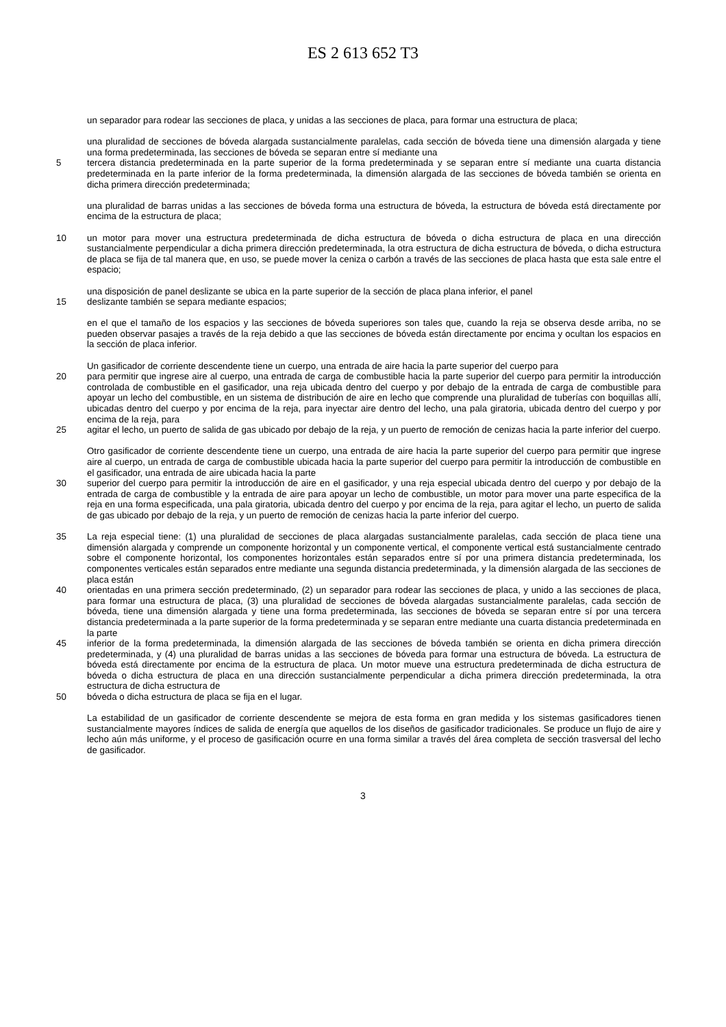ES 2 613 652 T3
un separador para rodear las secciones de placa, y unidas a las secciones de placa, para formar una estructura de placa;
una pluralidad de secciones de bóveda alargada sustancialmente paralelas, cada sección de bóveda tiene una dimensión alargada y tiene una forma predeterminada, las secciones de bóveda se separan entre sí mediante una
5 tercera distancia predeterminada en la parte superior de la forma predeterminada y se separan entre sí mediante una cuarta distancia predeterminada en la parte inferior de la forma predeterminada, la dimensión alargada de las secciones de bóveda también se orienta en dicha primera dirección predeterminada;
una pluralidad de barras unidas a las secciones de bóveda forma una estructura de bóveda, la estructura de bóveda está directamente por encima de la estructura de placa;
10 un motor para mover una estructura predeterminada de dicha estructura de bóveda o dicha estructura de placa en una dirección sustancialmente perpendicular a dicha primera dirección predeterminada, la otra estructura de dicha estructura de bóveda, o dicha estructura de placa se fija de tal manera que, en uso, se puede mover la ceniza o carbón a través de las secciones de placa hasta que esta sale entre el espacio;
una disposición de panel deslizante se ubica en la parte superior de la sección de placa plana inferior, el panel
15 deslizante también se separa mediante espacios;
en el que el tamaño de los espacios y las secciones de bóveda superiores son tales que, cuando la reja se observa desde arriba, no se pueden observar pasajes a través de la reja debido a que las secciones de bóveda están directamente por encima y ocultan los espacios en la sección de placa inferior.
Un gasificador de corriente descendente tiene un cuerpo, una entrada de aire hacia la parte superior del cuerpo para
20 para permitir que ingrese aire al cuerpo, una entrada de carga de combustible hacia la parte superior del cuerpo para permitir la introducción controlada de combustible en el gasificador, una reja ubicada dentro del cuerpo y por debajo de la entrada de carga de combustible para apoyar un lecho del combustible, en un sistema de distribución de aire en lecho que comprende una pluralidad de tuberías con boquillas allí, ubicadas dentro del cuerpo y por encima de la reja, para inyectar aire dentro del lecho, una pala giratoria, ubicada dentro del cuerpo y por encima de la reja, para
25 agitar el lecho, un puerto de salida de gas ubicado por debajo de la reja, y un puerto de remoción de cenizas hacia la parte inferior del cuerpo.
Otro gasificador de corriente descendente tiene un cuerpo, una entrada de aire hacia la parte superior del cuerpo para permitir que ingrese aire al cuerpo, un entrada de carga de combustible ubicada hacia la parte superior del cuerpo para permitir la introducción de combustible en el gasificador, una entrada de aire ubicada hacia la parte
30 superior del cuerpo para permitir la introducción de aire en el gasificador, y una reja especial ubicada dentro del cuerpo y por debajo de la entrada de carga de combustible y la entrada de aire para apoyar un lecho de combustible, un motor para mover una parte especifica de la reja en una forma especificada, una pala giratoria, ubicada dentro del cuerpo y por encima de la reja, para agitar el lecho, un puerto de salida de gas ubicado por debajo de la reja, y un puerto de remoción de cenizas hacia la parte inferior del cuerpo.
35 La reja especial tiene: (1) una pluralidad de secciones de placa alargadas sustancialmente paralelas, cada sección de placa tiene una dimensión alargada y comprende un componente horizontal y un componente vertical, el componente vertical está sustancialmente centrado sobre el componente horizontal, los componentes horizontales están separados entre sí por una primera distancia predeterminada, los componentes verticales están separados entre mediante una segunda distancia predeterminada, y la dimensión alargada de las secciones de placa están
40 orientadas en una primera sección predeterminado, (2) un separador para rodear las secciones de placa, y unido a las secciones de placa, para formar una estructura de placa, (3) una pluralidad de secciones de bóveda alargadas sustancialmente paralelas, cada sección de bóveda, tiene una dimensión alargada y tiene una forma predeterminada, las secciones de bóveda se separan entre sí por una tercera distancia predeterminada a la parte superior de la forma predeterminada y se separan entre mediante una cuarta distancia predeterminada en la parte
45 inferior de la forma predeterminada, la dimensión alargada de las secciones de bóveda también se orienta en dicha primera dirección predeterminada, y (4) una pluralidad de barras unidas a las secciones de bóveda para formar una estructura de bóveda. La estructura de bóveda está directamente por encima de la estructura de placa. Un motor mueve una estructura predeterminada de dicha estructura de bóveda o dicha estructura de placa en una dirección sustancialmente perpendicular a dicha primera dirección predeterminada, la otra estructura de dicha estructura de
50 bóveda o dicha estructura de placa se fija en el lugar.
La estabilidad de un gasificador de corriente descendente se mejora de esta forma en gran medida y los sistemas gasificadores tienen sustancialmente mayores índices de salida de energía que aquellos de los diseños de gasificador tradicionales. Se produce un flujo de aire y lecho aún más uniforme, y el proceso de gasificación ocurre en una forma similar a través del área completa de sección trasversal del lecho de gasificador.
3